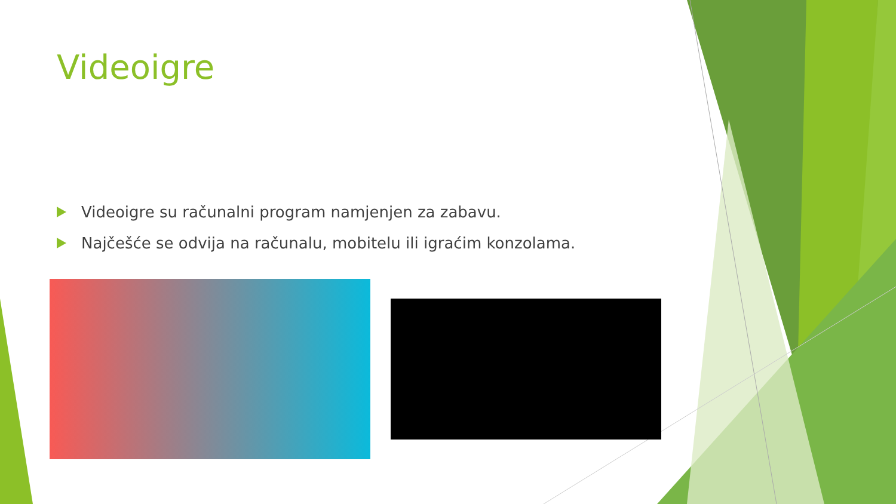Videoigre
Videoigre su računalni program namjenjen za zabavu.
Najčešće se odvija na računalu, mobitelu ili igraćim konzolama.